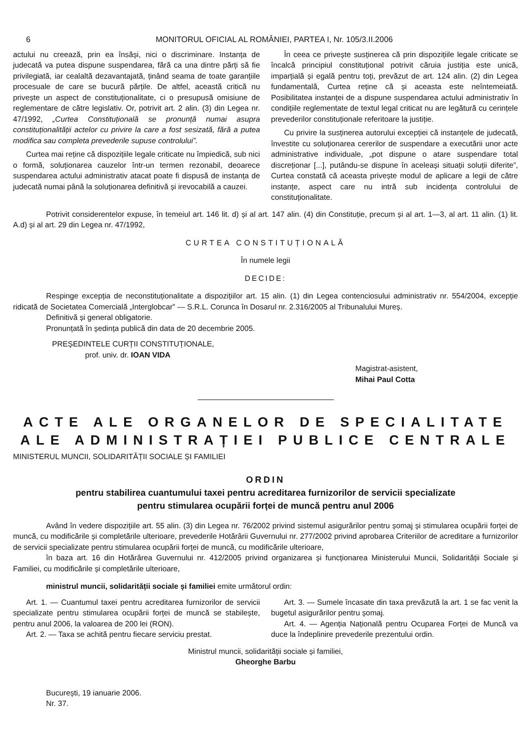6 MONITORUL OFICIAL AL ROMÂNIEI, PARTEA I, Nr. 105/3.II.2006
actului nu creează, prin ea însăși, nici o discriminare. Instanța de judecată va putea dispune suspendarea, fără ca una dintre părți să fie privilegiată, iar cealaltă dezavantajată, ținând seama de toate garanțiile procesuale de care se bucură părțile. De altfel, această critică nu privește un aspect de constituționalitate, ci o presupusă omisiune de reglementare de către legislativ. Or, potrivit art. 2 alin. (3) din Legea nr. 47/1992, „Curtea Constituțională se pronunță numai asupra constituționalității actelor cu privire la care a fost sesizată, fără a putea modifica sau completa prevederile supuse controlului”.
Curtea mai reține că dispozițiile legale criticate nu împiedică, sub nici o formă, soluționarea cauzelor într-un termen rezonabil, deoarece suspendarea actului administrativ atacat poate fi dispusă de instanța de judecată numai până la soluționarea definitivă și irevocabilă a cauzei.
În ceea ce privește susținerea că prin dispozițiile legale criticate se încalcă principiul constituțional potrivit căruia justiția este unică, imparțială și egală pentru toți, prevăzut de art. 124 alin. (2) din Legea fundamentală, Curtea reține că și aceasta este neîntemeiată. Posibilitatea instanței de a dispune suspendarea actului administrativ în condițiile reglementate de textul legal criticat nu are legătură cu cerințele prevederilor constituționale referitoare la justiție.
Cu privire la susținerea autorului excepției că instanțele de judecată, învestite cu soluționarea cererilor de suspendare a executării unor acte administrative individuale, „pot dispune o atare suspendare total discreționar [...], putându-se dispune în aceleași situații soluții diferite”, Curtea constată că aceasta privește modul de aplicare a legii de către instanțe, aspect care nu intră sub incidența controlului de constituționalitate.
Potrivit considerentelor expuse, în temeiul art. 146 lit. d) și al art. 147 alin. (4) din Constituție, precum și al art. 1—3, al art. 11 alin. (1) lit. A.d) și al art. 29 din Legea nr. 47/1992,
CURTEA CONSTITUȚIONALĂ
În numele legii
DECIDE:
Respinge excepția de neconstituționalitate a dispozițiilor art. 15 alin. (1) din Legea contenciosului administrativ nr. 554/2004, excepție ridicată de Societatea Comercială „Interglobcar” — S.R.L. Corunca în Dosarul nr. 2.316/2005 al Tribunalului Mureș.
Definitivă și general obligatorie.
Pronunțată în ședința publică din data de 20 decembrie 2005.
PREȘEDINTELE CURȚII CONSTITUȚIONALE,
prof. univ. dr. IOAN VIDA
Magistrat-asistent,
Mihai Paul Cotta
ACTE ALE ORGANELOR DE SPECIALITATE
ALE ADMINISTRAȚIEI PUBLICE CENTRALE
MINISTERUL MUNCII, SOLIDARITĂȚII SOCIALE ȘI FAMILIEI
ORDIN
pentru stabilirea cuantumului taxei pentru acreditarea furnizorilor de servicii specializate
pentru stimularea ocupării forței de muncă pentru anul 2006
Având în vedere dispozițiile art. 55 alin. (3) din Legea nr. 76/2002 privind sistemul asigurărilor pentru șomaj și stimularea ocupării forței de muncă, cu modificările și completările ulterioare, prevederile Hotărârii Guvernului nr. 277/2002 privind aprobarea Criteriilor de acreditare a furnizorilor de servicii specializate pentru stimularea ocupării forței de muncă, cu modificările ulterioare,
în baza art. 16 din Hotărârea Guvernului nr. 412/2005 privind organizarea și funcționarea Ministerului Muncii, Solidarității Sociale și Familiei, cu modificările și completările ulterioare,
ministrul muncii, solidarității sociale și familiei emite următorul ordin:
Art. 1. — Cuantumul taxei pentru acreditarea furnizorilor de servicii specializate pentru stimularea ocupării forței de muncă se stabilește, pentru anul 2006, la valoarea de 200 lei (RON).
Art. 2. — Taxa se achită pentru fiecare serviciu prestat.
Art. 3. — Sumele încasate din taxa prevăzută la art. 1 se fac venit la bugetul asigurărilor pentru șomaj.
Art. 4. — Agenția Națională pentru Ocuparea Forței de Muncă va duce la îndeplinire prevederile prezentului ordin.
Ministrul muncii, solidarității sociale și familiei,
Gheorghe Barbu
București, 19 ianuarie 2006.
Nr. 37.